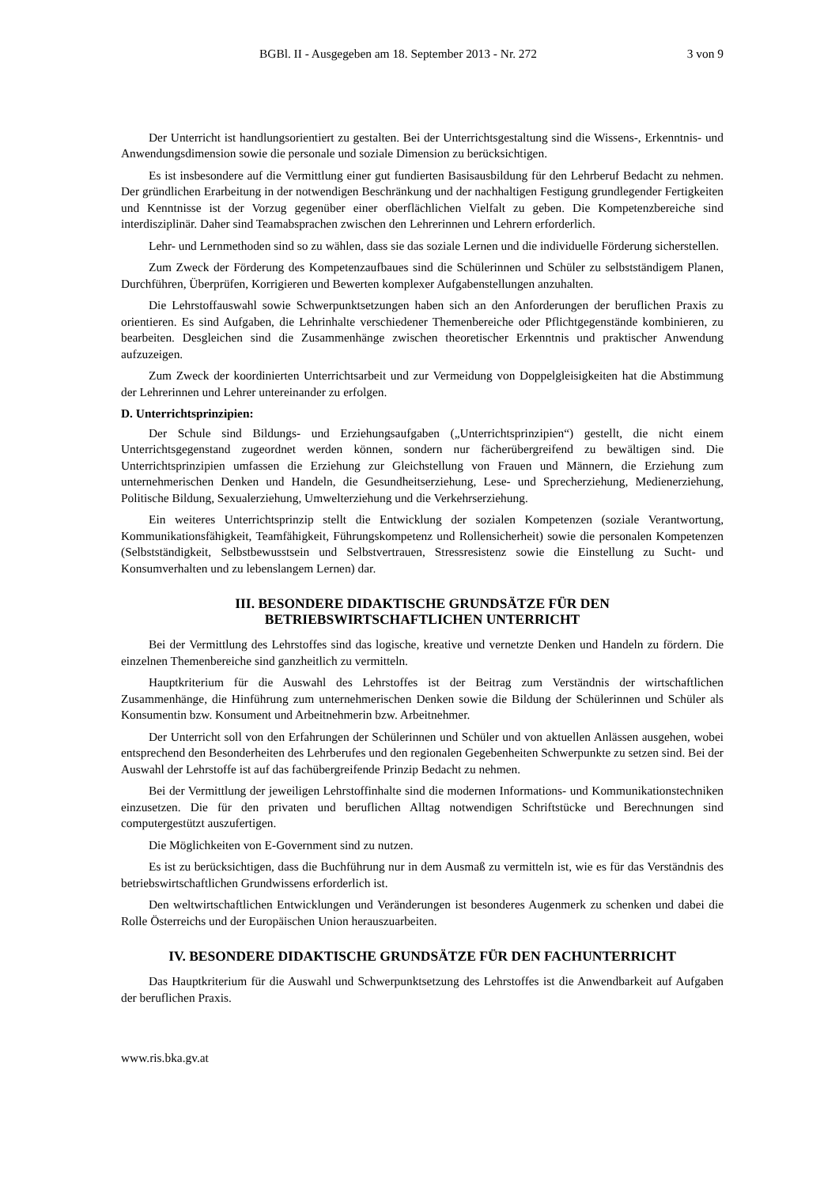BGBl. II - Ausgegeben am 18. September 2013 - Nr. 272 3 von 9
Der Unterricht ist handlungsorientiert zu gestalten. Bei der Unterrichtsgestaltung sind die Wissens-, Erkenntnis- und Anwendungsdimension sowie die personale und soziale Dimension zu berücksichtigen.
Es ist insbesondere auf die Vermittlung einer gut fundierten Basisausbildung für den Lehrberuf Bedacht zu nehmen. Der gründlichen Erarbeitung in der notwendigen Beschränkung und der nachhaltigen Festigung grundlegender Fertigkeiten und Kenntnisse ist der Vorzug gegenüber einer oberflächlichen Vielfalt zu geben. Die Kompetenzbereiche sind interdisziplinär. Daher sind Teamabsprachen zwischen den Lehrerinnen und Lehrern erforderlich.
Lehr- und Lernmethoden sind so zu wählen, dass sie das soziale Lernen und die individuelle Förderung sicherstellen.
Zum Zweck der Förderung des Kompetenzaufbaues sind die Schülerinnen und Schüler zu selbstständigem Planen, Durchführen, Überprüfen, Korrigieren und Bewerten komplexer Aufgabenstellungen anzuhalten.
Die Lehrstoffauswahl sowie Schwerpunktsetzungen haben sich an den Anforderungen der beruflichen Praxis zu orientieren. Es sind Aufgaben, die Lehrinhalte verschiedener Themenbereiche oder Pflichtgegenstände kombinieren, zu bearbeiten. Desgleichen sind die Zusammenhänge zwischen theoretischer Erkenntnis und praktischer Anwendung aufzuzeigen.
Zum Zweck der koordinierten Unterrichtsarbeit und zur Vermeidung von Doppelgleisigkeiten hat die Abstimmung der Lehrerinnen und Lehrer untereinander zu erfolgen.
D. Unterrichtsprinzipien:
Der Schule sind Bildungs- und Erziehungsaufgaben („Unterrichtsprinzipien“) gestellt, die nicht einem Unterrichtsgegenstand zugeordnet werden können, sondern nur fächerübergreifend zu bewältigen sind. Die Unterrichtsprinzipien umfassen die Erziehung zur Gleichstellung von Frauen und Männern, die Erziehung zum unternehmerischen Denken und Handeln, die Gesundheitserziehung, Lese- und Sprecherziehung, Medienerziehung, Politische Bildung, Sexualerziehung, Umwelterziehung und die Verkehrserziehung.
Ein weiteres Unterrichtsprinzip stellt die Entwicklung der sozialen Kompetenzen (soziale Verantwortung, Kommunikationsfähigkeit, Teamfähigkeit, Führungskompetenz und Rollensicherheit) sowie die personalen Kompetenzen (Selbstständigkeit, Selbstbewusstsein und Selbstvertrauen, Stressresistenz sowie die Einstellung zu Sucht- und Konsumverhalten und zu lebenslangem Lernen) dar.
III. BESONDERE DIDAKTISCHE GRUNDSÄTZE FÜR DEN
BETRIEBSWIRTSCHAFTLICHEN UNTERRICHT
Bei der Vermittlung des Lehrstoffes sind das logische, kreative und vernetzte Denken und Handeln zu fördern. Die einzelnen Themenbereiche sind ganzheitlich zu vermitteln.
Hauptkriterium für die Auswahl des Lehrstoffes ist der Beitrag zum Verständnis der wirtschaftlichen Zusammenhänge, die Hinführung zum unternehmerischen Denken sowie die Bildung der Schülerinnen und Schüler als Konsumentin bzw. Konsument und Arbeitnehmerin bzw. Arbeitnehmer.
Der Unterricht soll von den Erfahrungen der Schülerinnen und Schüler und von aktuellen Anlässen ausgehen, wobei entsprechend den Besonderheiten des Lehrberufes und den regionalen Gegebenheiten Schwerpunkte zu setzen sind. Bei der Auswahl der Lehrstoffe ist auf das fachübergreifende Prinzip Bedacht zu nehmen.
Bei der Vermittlung der jeweiligen Lehrstoffinhalte sind die modernen Informations- und Kommunikationstechniken einzusetzen. Die für den privaten und beruflichen Alltag notwendigen Schriftstücke und Berechnungen sind computergestützt auszufertigen.
Die Möglichkeiten von E-Government sind zu nutzen.
Es ist zu berücksichtigen, dass die Buchführung nur in dem Ausmaß zu vermitteln ist, wie es für das Verständnis des betriebswirtschaftlichen Grundwissens erforderlich ist.
Den weltwirtschaftlichen Entwicklungen und Veränderungen ist besonderes Augenmerk zu schenken und dabei die Rolle Österreichs und der Europäischen Union herauszuarbeiten.
IV. BESONDERE DIDAKTISCHE GRUNDSÄTZE FÜR DEN FACHUNTERRICHT
Das Hauptkriterium für die Auswahl und Schwerpunktsetzung des Lehrstoffes ist die Anwendbarkeit auf Aufgaben der beruflichen Praxis.
www.ris.bka.gv.at